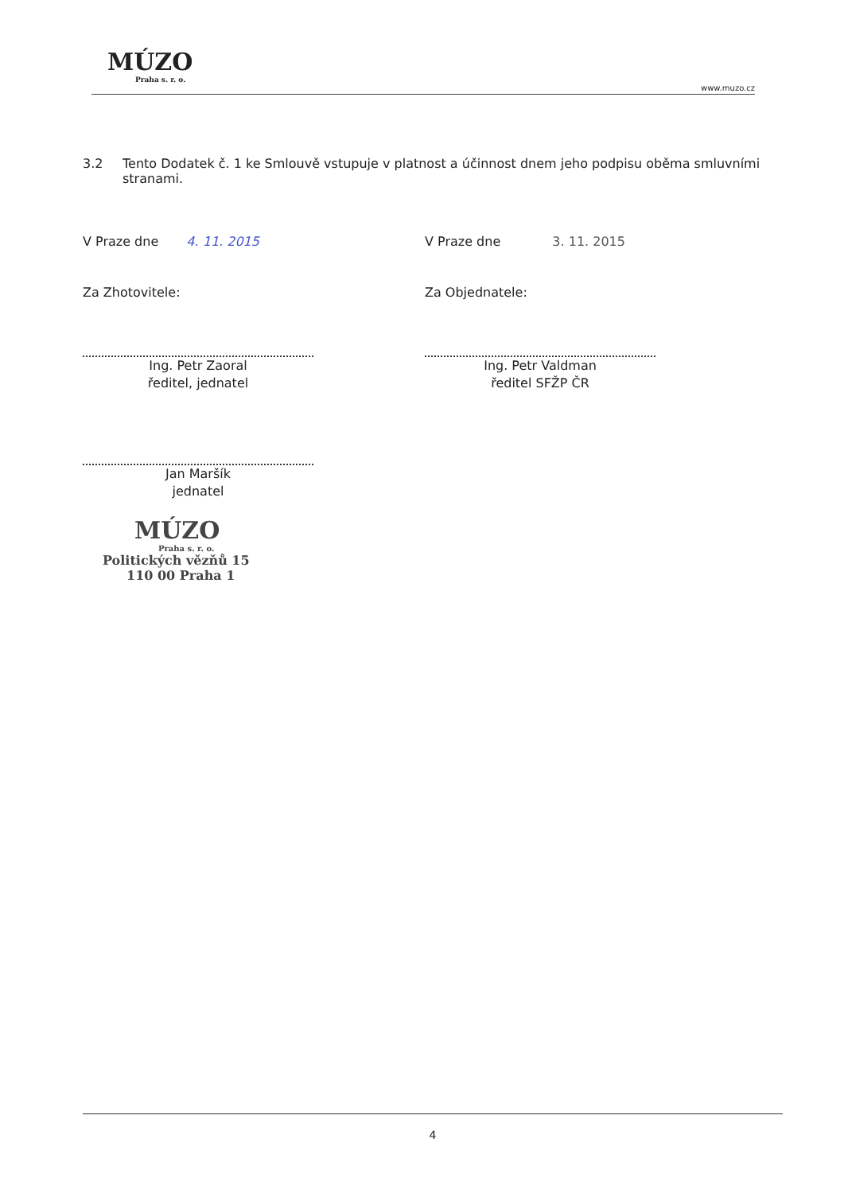MÚZO
Praha s. r. o.
www.muzo.cz
3.2 Tento Dodatek č. 1 ke Smlouvě vstupuje v platnost a účinnost dnem jeho podpisu oběma smluvními stranami.
V Praze dne 4. 11. 2015 V Praze dne 3. 11. 2015
Za Zhotovitele: Za Objednatele:
Ing. Petr Zaoral
ředitel, jednatel
Ing. Petr Valdman
ředitel SFŽP ČR
Jan Maršík
jednatel
MÚZO
Praha s. r. o.
Politických vězňů 15
110 00 Praha 1
4